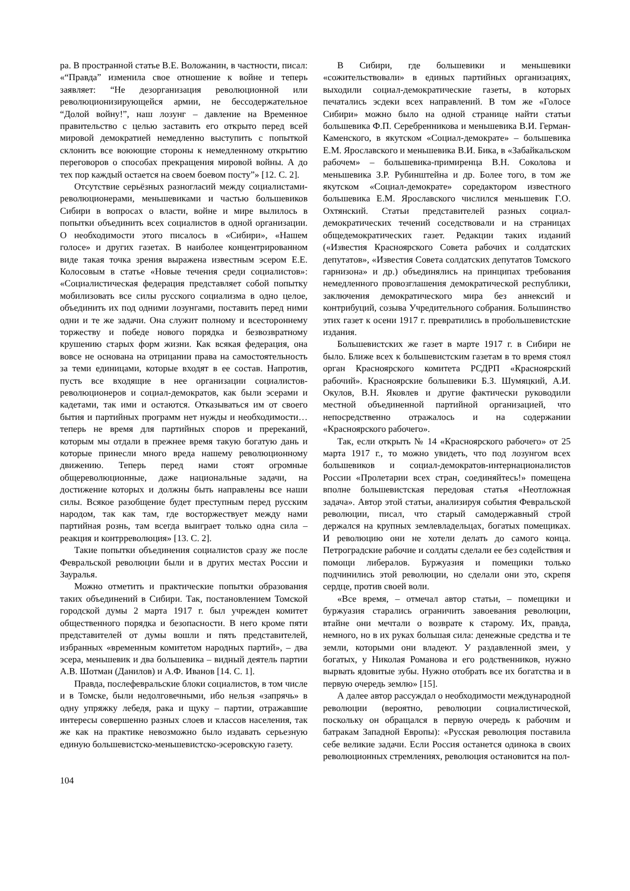ра. В пространной статье В.Е. Воложанин, в частности, писал: «“Правда” изменила свое отношение к войне и теперь заявляет: “Не дезорганизация революционной или революционизирующейся армии, не бессодержательное “Долой войну!”, наш лозунг – давление на Временное правительство с целью заставить его открыто перед всей мировой демократией немедленно выступить с попыткой склонить все воюющие стороны к немедленному открытию переговоров о способах прекращения мировой войны. А до тех пор каждый остается на своем боевом посту”» [12. С. 2].
Отсутствие серьёзных разногласий между социалистами-революционерами, меньшевиками и частью большевиков Сибири в вопросах о власти, войне и мире вылилось в попытки объединить всех социалистов в одной организации. О необходимости этого писалось в «Сибири», «Нашем голосе» и других газетах. В наиболее концентрированном виде такая точка зрения выражена известным эсером Е.Е. Колосовым в статье «Новые течения среди социалистов»: «Социалистическая федерация представляет собой попытку мобилизовать все силы русского социализма в одно целое, объединить их под одними лозунгами, поставить перед ними одни и те же задачи. Она служит полному и всестороннему торжеству и победе нового порядка и безвозвратному крушению старых форм жизни. Как всякая федерация, она вовсе не основана на отрицании права на самостоятельность за теми единицами, которые входят в ее состав. Напротив, пусть все входящие в нее организации социалистов-революционеров и социал-демократов, как были эсерами и кадетами, так ими и остаются. Отказываться им от своего бытия и партийных программ нет нужды и необходимости… теперь не время для партийных споров и пререканий, которым мы отдали в прежнее время такую богатую дань и которые принесли много вреда нашему революционному движению. Теперь перед нами стоят огромные общереволюционные, даже национальные задачи, на достижение которых и должны быть направлены все наши силы. Всякое разобщение будет преступным перед русским народом, так как там, где восторжествует между нами партийная рознь, там всегда выиграет только одна сила – реакция и контрреволюция» [13. С. 2].
Такие попытки объединения социалистов сразу же после Февральской революции были и в других местах России и Зауралья.
Можно отметить и практические попытки образования таких объединений в Сибири. Так, постановлением Томской городской думы 2 марта 1917 г. был учрежден комитет общественного порядка и безопасности. В него кроме пяти представителей от думы вошли и пять представителей, избранных «временным комитетом народных партий», – два эсера, меньшевик и два большевика – видный деятель партии А.В. Шотман (Данилов) и А.Ф. Иванов [14. С. 1].
Правда, послефевральские блоки социалистов, в том числе и в Томске, были недолговечными, ибо нельзя «запрячь» в одну упряжку лебедя, рака и щуку – партии, отражавшие интересы совершенно разных слоев и классов населения, так же как на практике невозможно было издавать серьезную единую большевистско-меньшевистско-эсеровскую газету.
В Сибири, где большевики и меньшевики «сожительствовали» в единых партийных организациях, выходили социал-демократические газеты, в которых печатались эсдеки всех направлений. В том же «Голосе Сибири» можно было на одной странице найти статьи большевика Ф.П. Серебренникова и меньшевика В.И. Герман-Каменского, в якутском «Социал-демократе» – большевика Е.М. Ярославского и меньшевика В.И. Бика, в «Забайкальском рабочем» – большевика-примиренца В.Н. Соколова и меньшевика З.Р. Рубинштейна и др. Более того, в том же якутском «Социал-демократе» соредактором известного большевика Е.М. Ярославского числился меньшевик Г.О. Охтянский. Статьи представителей разных социал-демократических течений соседствовали и на страницах общедемократических газет. Редакции таких изданий («Известия Красноярского Совета рабочих и солдатских депутатов», «Известия Совета солдатских депутатов Томского гарнизона» и др.) объединялись на принципах требования немедленного провозглашения демократической республики, заключения демократического мира без аннексий и контрибуций, созыва Учредительного собрания. Большинство этих газет к осени 1917 г. превратились в пробольшевистские издания.
Большевистских же газет в марте 1917 г. в Сибири не было. Ближе всех к большевистским газетам в то время стоял орган Красноярского комитета РСДРП «Красноярский рабочий». Красноярские большевики Б.З. Шумяцкий, А.И. Окулов, В.Н. Яковлев и другие фактически руководили местной объединенной партийной организацией, что непосредственно отражалось и на содержании «Красноярского рабочего».
Так, если открыть № 14 «Красноярского рабочего» от 25 марта 1917 г., то можно увидеть, что под лозунгом всех большевиков и социал-демократов-интернационалистов России «Пролетарии всех стран, соединяйтесь!» помещена вполне большевистская передовая статья «Неотложная задача». Автор этой статьи, анализируя события Февральской революции, писал, что старый самодержавный строй держался на крупных землевладельцах, богатых помещиках. И революцию они не хотели делать до самого конца. Петроградские рабочие и солдаты сделали ее без содействия и помощи либералов. Буржуазия и помещики только подчинились этой революции, но сделали они это, скрепя сердце, против своей воли.
«Все время, – отмечал автор статьи, – помещики и буржуазия старались ограничить завоевания революции, втайне они мечтали о возврате к старому. Их, правда, немного, но в их руках большая сила: денежные средства и те земли, которыми они владеют. У раздавленной змеи, у богатых, у Николая Романова и его родственников, нужно вырвать ядовитые зубы. Нужно отобрать все их богатства и в первую очередь землю» [15].
А далее автор рассуждал о необходимости международной революции (вероятно, революции социалистической, поскольку он обращался в первую очередь к рабочим и батракам Западной Европы): «Русская революция поставила себе великие задачи. Если Россия останется одинока в своих революционных стремлениях, революция остановится на пол-
104